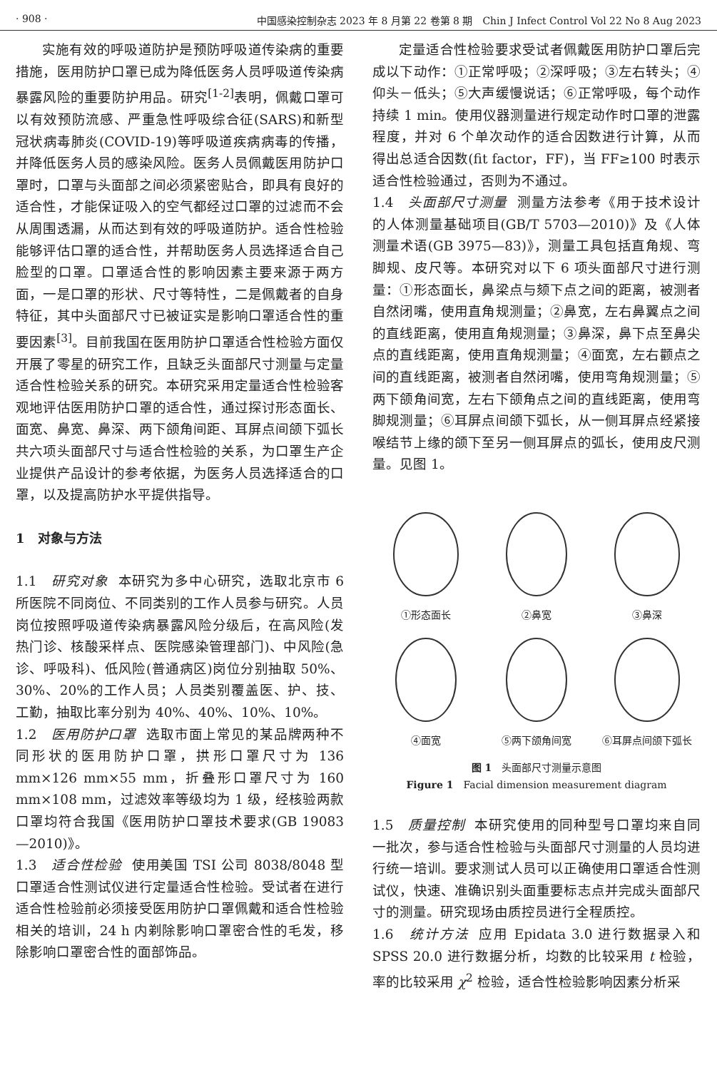· 908 · 中国感染控制杂志 2023 年 8 月第 22 卷第 8 期　Chin J Infect Control Vol 22 No 8 Aug 2023
实施有效的呼吸道防护是预防呼吸道传染病的重要措施，医用防护口罩已成为降低医务人员呼吸道传染病暴露风险的重要防护用品。研究<sup>[1-2]</sup>表明，佩戴口罩可以有效预防流感、严重急性呼吸综合征(SARS)和新型冠状病毒肺炎(COVID-19)等呼吸道疾病病毒的传播，并降低医务人员的感染风险。医务人员佩戴医用防护口罩时，口罩与头面部之间必须紧密贴合，即具有良好的适合性，才能保证吸入的空气都经过口罩的过滤而不会从周围透漏，从而达到有效的呼吸道防护。适合性检验能够评估口罩的适合性，并帮助医务人员选择适合自己脸型的口罩。口罩适合性的影响因素主要来源于两方面，一是口罩的形状、尺寸等特性，二是佩戴者的自身特征，其中头面部尺寸已被证实是影响口罩适合性的重要因素<sup>[3]</sup>。目前我国在医用防护口罩适合性检验方面仅开展了零星的研究工作，且缺乏头面部尺寸测量与定量适合性检验关系的研究。本研究采用定量适合性检验客观地评估医用防护口罩的适合性，通过探讨形态面长、面宽、鼻宽、鼻深、两下颌角间距、耳屏点间颌下弧长共六项头面部尺寸与适合性检验的关系，为口罩生产企业提供产品设计的参考依据，为医务人员选择适合的口罩，以及提高防护水平提供指导。
1　对象与方法
1.1　研究对象 本研究为多中心研究，选取北京市 6 所医院不同岗位、不同类别的工作人员参与研究。人员岗位按照呼吸道传染病暴露风险分级后，在高风险(发热门诊、核酸采样点、医院感染管理部门)、中风险(急诊、呼吸科)、低风险(普通病区)岗位分别抽取 50%、30%、20%的工作人员；人员类别覆盖医、护、技、工勤，抽取比率分别为 40%、40%、10%、10%。
1.2　医用防护口罩 选取市面上常见的某品牌两种不同形状的医用防护口罩，拱形口罩尺寸为 136 mm×126 mm×55 mm，折叠形口罩尺寸为 160 mm×108 mm，过滤效率等级均为 1 级，经核验两款口罩均符合我国《医用防护口罩技术要求(GB 19083—2010)》。
1.3　适合性检验 使用美国 TSI 公司 8038/8048 型口罩适合性测试仪进行定量适合性检验。受试者在进行适合性检验前必须接受医用防护口罩佩戴和适合性检验相关的培训，24 h 内剃除影响口罩密合性的毛发，移除影响口罩密合性的面部饰品。
定量适合性检验要求受试者佩戴医用防护口罩后完成以下动作：①正常呼吸；②深呼吸；③左右转头；④仰头－低头；⑤大声缓慢说话；⑥正常呼吸，每个动作持续 1 min。使用仪器测量进行规定动作时口罩的泄露程度，并对 6 个单次动作的适合因数进行计算，从而得出总适合因数(fit factor，FF)，当 FF≥100 时表示适合性检验通过，否则为不通过。
1.4　头面部尺寸测量 测量方法参考《用于技术设计的人体测量基础项目(GB/T 5703—2010)》及《人体测量术语(GB 3975—83)》，测量工具包括直角规、弯脚规、皮尺等。本研究对以下 6 项头面部尺寸进行测量：①形态面长，鼻梁点与颏下点之间的距离，被测者自然闭嘴，使用直角规测量；②鼻宽，左右鼻翼点之间的直线距离，使用直角规测量；③鼻深，鼻下点至鼻尖点的直线距离，使用直角规测量；④面宽，左右颧点之间的直线距离，被测者自然闭嘴，使用弯角规测量；⑤两下颌角间宽，左右下颌角点之间的直线距离，使用弯脚规测量；⑥耳屏点间颌下弧长，从一侧耳屏点经紧接喉结节上缘的颌下至另一侧耳屏点的弧长，使用皮尺测量。见图 1。
①形态面长
②鼻宽
③鼻深
④面宽
⑤两下颌角间宽
⑥耳屏点间颌下弧长
图 1　头面部尺寸测量示意图
Figure 1　Facial dimension measurement diagram
1.5　质量控制 本研究使用的同种型号口罩均来自同一批次，参与适合性检验与头面部尺寸测量的人员均进行统一培训。要求测试人员可以正确使用口罩适合性测试仪，快速、准确识别头面重要标志点并完成头面部尺寸的测量。研究现场由质控员进行全程质控。
1.6　统计方法 应用 Epidata 3.0 进行数据录入和 SPSS 20.0 进行数据分析，均数的比较采用 t 检验，率的比较采用 χ<sup>2</sup> 检验，适合性检验影响因素分析采